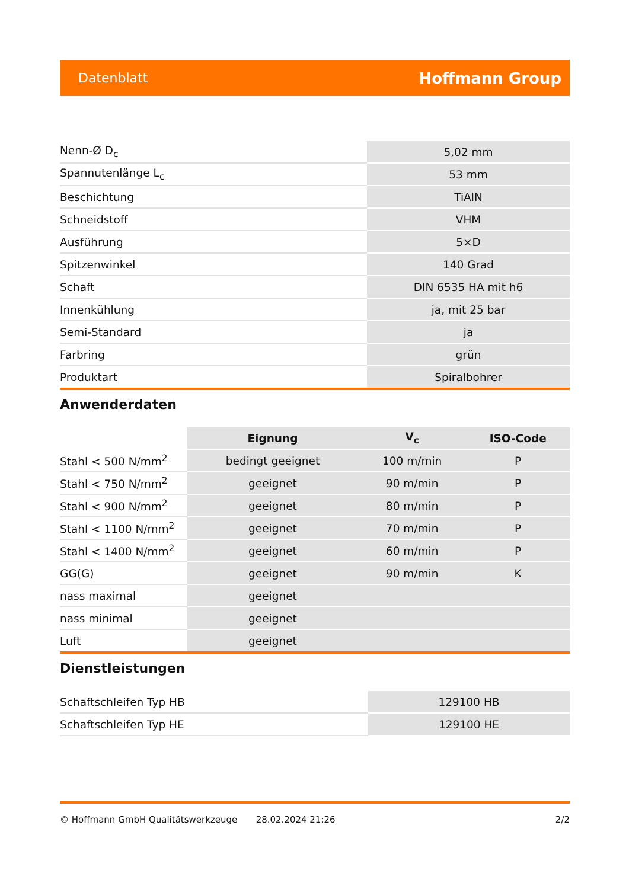Datenblatt Hoffmann Group
| Nenn-Ø D<sub>c</sub> | 5,02 mm |
| Spannutenlänge L<sub>c</sub> | 53 mm |
| Beschichtung | TiAlN |
| Schneidstoff | VHM |
| Ausführung | 5×D |
| Spitzenwinkel | 140 Grad |
| Schaft | DIN 6535 HA mit h6 |
| Innenkühlung | ja, mit 25 bar |
| Semi-Standard | ja |
| Farbring | grün |
| Produktart | Spiralbohrer |
Anwenderdaten
| | Eignung | V<sub>c</sub> | ISO-Code |
| --- | --- | --- | --- |
| Stahl < 500 N/mm<sup>2</sup> | bedingt geeignet | 100 m/min | P |
| Stahl < 750 N/mm<sup>2</sup> | geeignet | 90 m/min | P |
| Stahl < 900 N/mm<sup>2</sup> | geeignet | 80 m/min | P |
| Stahl < 1100 N/mm<sup>2</sup> | geeignet | 70 m/min | P |
| Stahl < 1400 N/mm<sup>2</sup> | geeignet | 60 m/min | P |
| GG(G) | geeignet | 90 m/min | K |
| nass maximal | geeignet | | |
| nass minimal | geeignet | | |
| Luft | geeignet | | |
Dienstleistungen
| Schaftschleifen Typ HB | 129100 HB |
| Schaftschleifen Typ HE | 129100 HE |
© Hoffmann GmbH Qualitätswerkzeuge 28.02.2024 21:26 2/2